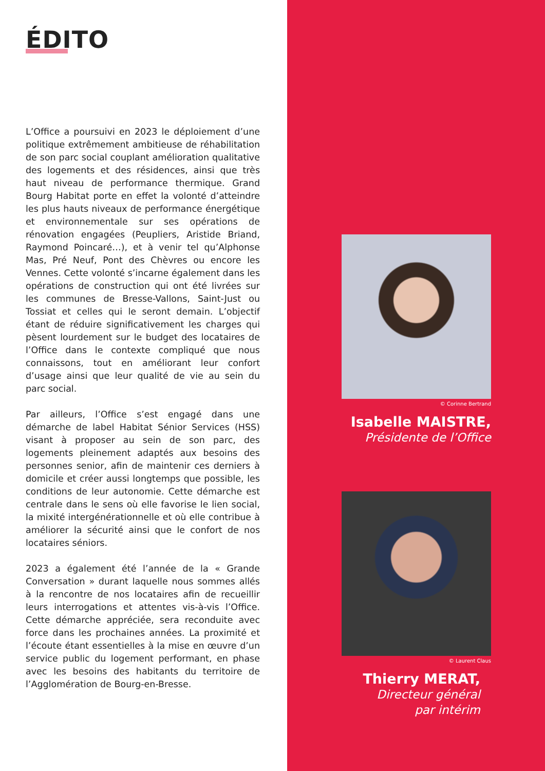ÉDITO
L’Office a poursuivi en 2023 le déploiement d’une politique extrêmement ambitieuse de réhabilitation de son parc social couplant amélioration qualitative des logements et des résidences, ainsi que très haut niveau de performance thermique. Grand Bourg Habitat porte en effet la volonté d’atteindre les plus hauts niveaux de performance énergétique et environnementale sur ses opérations de rénovation engagées (Peupliers, Aristide Briand, Raymond Poincaré…), et à venir tel qu’Alphonse Mas, Pré Neuf, Pont des Chèvres ou encore les Vennes. Cette volonté s’incarne également dans les opérations de construction qui ont été livrées sur les communes de Bresse-Vallons, Saint-Just ou Tossiat et celles qui le seront demain. L’objectif étant de réduire significativement les charges qui pèsent lourdement sur le budget des locataires de l’Office dans le contexte compliqué que nous connaissons, tout en améliorant leur confort d’usage ainsi que leur qualité de vie au sein du parc social.
Par ailleurs, l’Office s’est engagé dans une démarche de label Habitat Sénior Services (HSS) visant à proposer au sein de son parc, des logements pleinement adaptés aux besoins des personnes senior, afin de maintenir ces derniers à domicile et créer aussi longtemps que possible, les conditions de leur autonomie. Cette démarche est centrale dans le sens où elle favorise le lien social, la mixité intergénérationnelle et où elle contribue à améliorer la sécurité ainsi que le confort de nos locataires séniors.
2023 a également été l’année de la « Grande Conversation » durant laquelle nous sommes allés à la rencontre de nos locataires afin de recueillir leurs interrogations et attentes vis-à-vis l’Office. Cette démarche appréciée, sera reconduite avec force dans les prochaines années. La proximité et l’écoute étant essentielles à la mise en œuvre d’un service public du logement performant, en phase avec les besoins des habitants du territoire de l’Agglomération de Bourg-en-Bresse.
© Corinne Bertrand
Isabelle MAISTRE,
Présidente de l’Office
© Laurent Claus
Thierry MERAT,
Directeur général
par intérim